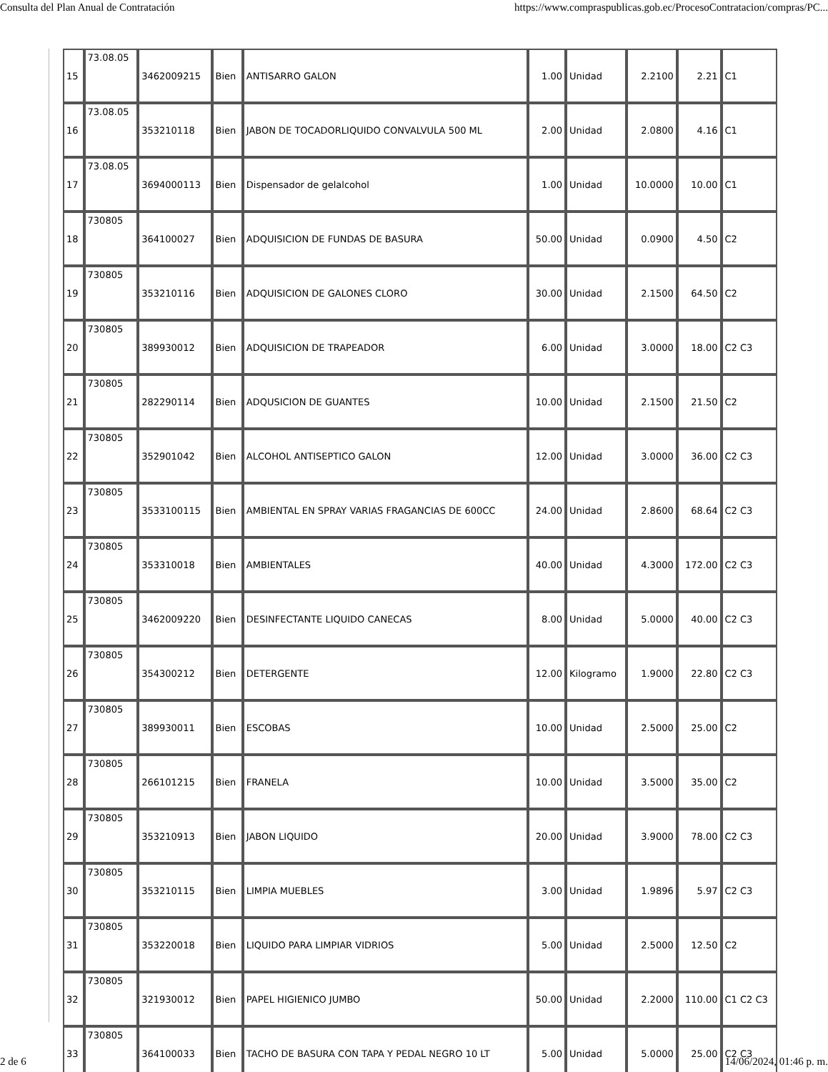Consulta del Plan Anual de Contratación https://www.compraspublicas.gob.ec/ProcesoContratacion/compras/PC...
| 15 | 73.08.05 | 3462009215 | Bien | ANTISARRO GALON | 1.00 | Unidad | 2.2100 | 2.21 | C1 |
| 16 | 73.08.05 | 353210118 | Bien | JABON DE TOCADORLIQUIDO CONVALVULA 500 ML | 2.00 | Unidad | 2.0800 | 4.16 | C1 |
| 17 | 73.08.05 | 3694000113 | Bien | Dispensador de gelalcohol | 1.00 | Unidad | 10.0000 | 10.00 | C1 |
| 18 | 730805 | 364100027 | Bien | ADQUISICION DE FUNDAS DE BASURA | 50.00 | Unidad | 0.0900 | 4.50 | C2 |
| 19 | 730805 | 353210116 | Bien | ADQUISICION DE GALONES CLORO | 30.00 | Unidad | 2.1500 | 64.50 | C2 |
| 20 | 730805 | 389930012 | Bien | ADQUISICION DE TRAPEADOR | 6.00 | Unidad | 3.0000 | 18.00 | C2 C3 |
| 21 | 730805 | 282290114 | Bien | ADQUSICION DE GUANTES | 10.00 | Unidad | 2.1500 | 21.50 | C2 |
| 22 | 730805 | 352901042 | Bien | ALCOHOL ANTISEPTICO GALON | 12.00 | Unidad | 3.0000 | 36.00 | C2 C3 |
| 23 | 730805 | 3533100115 | Bien | AMBIENTAL EN SPRAY VARIAS FRAGANCIAS DE 600CC | 24.00 | Unidad | 2.8600 | 68.64 | C2 C3 |
| 24 | 730805 | 353310018 | Bien | AMBIENTALES | 40.00 | Unidad | 4.3000 | 172.00 | C2 C3 |
| 25 | 730805 | 3462009220 | Bien | DESINFECTANTE LIQUIDO CANECAS | 8.00 | Unidad | 5.0000 | 40.00 | C2 C3 |
| 26 | 730805 | 354300212 | Bien | DETERGENTE | 12.00 | Kilogramo | 1.9000 | 22.80 | C2 C3 |
| 27 | 730805 | 389930011 | Bien | ESCOBAS | 10.00 | Unidad | 2.5000 | 25.00 | C2 |
| 28 | 730805 | 266101215 | Bien | FRANELA | 10.00 | Unidad | 3.5000 | 35.00 | C2 |
| 29 | 730805 | 353210913 | Bien | JABON LIQUIDO | 20.00 | Unidad | 3.9000 | 78.00 | C2 C3 |
| 30 | 730805 | 353210115 | Bien | LIMPIA MUEBLES | 3.00 | Unidad | 1.9896 | 5.97 | C2 C3 |
| 31 | 730805 | 353220018 | Bien | LIQUIDO PARA LIMPIAR VIDRIOS | 5.00 | Unidad | 2.5000 | 12.50 | C2 |
| 32 | 730805 | 321930012 | Bien | PAPEL HIGIENICO JUMBO | 50.00 | Unidad | 2.2000 | 110.00 | C1 C2 C3 |
| 33 | 730805 | 364100033 | Bien | TACHO DE BASURA CON TAPA Y PEDAL NEGRO 10 LT | 5.00 | Unidad | 5.0000 | 25.00 | C2 C3 |
2 de 6 14/06/2024, 01:46 p. m.